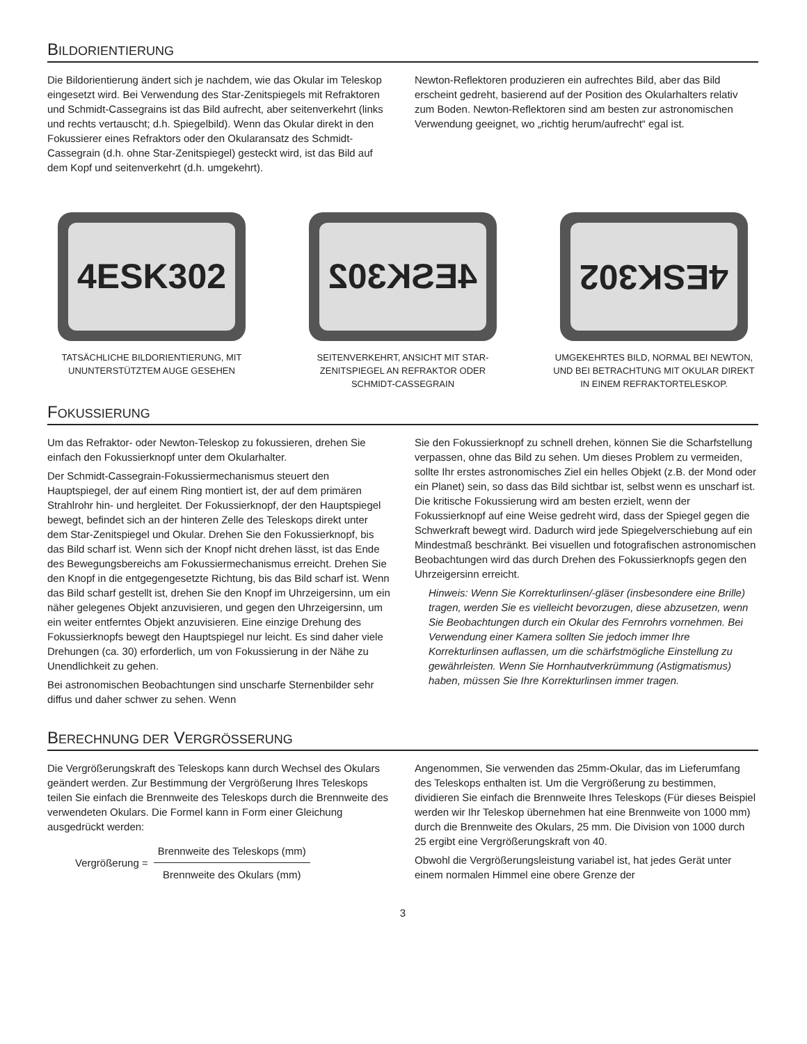BILDORIENTIERUNG
Die Bildorientierung ändert sich je nachdem, wie das Okular im Teleskop eingesetzt wird. Bei Verwendung des Star-Zenitspiegels mit Refraktoren und Schmidt-Cassegrains ist das Bild aufrecht, aber seitenverkehrt (links und rechts vertauscht; d.h. Spiegelbild). Wenn das Okular direkt in den Fokussierer eines Refraktors oder den Okularansatz des Schmidt-Cassegrain (d.h. ohne Star-Zenitspiegel) gesteckt wird, ist das Bild auf dem Kopf und seitenverkehrt (d.h. umgekehrt).
Newton-Reflektoren produzieren ein aufrechtes Bild, aber das Bild erscheint gedreht, basierend auf der Position des Okularhalters relativ zum Boden. Newton-Reflektoren sind am besten zur astronomischen Verwendung geeignet, wo „richtig herum/aufrecht“ egal ist.
4ESK302
TATSÄCHLICHE BILDORIENTIERUNG, MIT UNUNTERSTÜTZTEM AUGE GESEHEN
4ESK302
SEITENVERKEHRT, ANSICHT MIT STAR-ZENITSPIEGEL AN REFRAKTOR ODER SCHMIDT-CASSEGRAIN
4ESK302
UMGEKEHRTES BILD, NORMAL BEI NEWTON, UND BEI BETRACHTUNG MIT OKULAR DIREKT IN EINEM REFRAKTORTELESKOP.
FOKUSSIERUNG
Um das Refraktor- oder Newton-Teleskop zu fokussieren, drehen Sie einfach den Fokussierknopf unter dem Okularhalter.
Der Schmidt-Cassegrain-Fokussiermechanismus steuert den Hauptspiegel, der auf einem Ring montiert ist, der auf dem primären Strahlrohr hin- und hergleitet. Der Fokussierknopf, der den Hauptspiegel bewegt, befindet sich an der hinteren Zelle des Teleskops direkt unter dem Star-Zenitspiegel und Okular. Drehen Sie den Fokussierknopf, bis das Bild scharf ist. Wenn sich der Knopf nicht drehen lässt, ist das Ende des Bewegungsbereichs am Fokussiermechanismus erreicht. Drehen Sie den Knopf in die entgegengesetzte Richtung, bis das Bild scharf ist. Wenn das Bild scharf gestellt ist, drehen Sie den Knopf im Uhrzeigersinn, um ein näher gelegenes Objekt anzuvisieren, und gegen den Uhrzeigersinn, um ein weiter entferntes Objekt anzuvisieren. Eine einzige Drehung des Fokussierknopfs bewegt den Hauptspiegel nur leicht. Es sind daher viele Drehungen (ca. 30) erforderlich, um von Fokussierung in der Nähe zu Unendlichkeit zu gehen.
Bei astronomischen Beobachtungen sind unscharfe Sternenbilder sehr diffus und daher schwer zu sehen. Wenn
Sie den Fokussierknopf zu schnell drehen, können Sie die Scharfstellung verpassen, ohne das Bild zu sehen. Um dieses Problem zu vermeiden, sollte Ihr erstes astronomisches Ziel ein helles Objekt (z.B. der Mond oder ein Planet) sein, so dass das Bild sichtbar ist, selbst wenn es unscharf ist. Die kritische Fokussierung wird am besten erzielt, wenn der Fokussierknopf auf eine Weise gedreht wird, dass der Spiegel gegen die Schwerkraft bewegt wird. Dadurch wird jede Spiegelverschiebung auf ein Mindestmaß beschränkt. Bei visuellen und fotografischen astronomischen Beobachtungen wird das durch Drehen des Fokussierknopfs gegen den Uhrzeigersinn erreicht.
Hinweis: Wenn Sie Korrekturlinsen/-gläser (insbesondere eine Brille) tragen, werden Sie es vielleicht bevorzugen, diese abzusetzen, wenn Sie Beobachtungen durch ein Okular des Fernrohrs vornehmen. Bei Verwendung einer Kamera sollten Sie jedoch immer Ihre Korrekturlinsen auflassen, um die schärfstmögliche Einstellung zu gewährleisten. Wenn Sie Hornhautverkrümmung (Astigmatismus) haben, müssen Sie Ihre Korrekturlinsen immer tragen.
BERECHNUNG DER VERGRÖSSERUNG
Die Vergrößerungskraft des Teleskops kann durch Wechsel des Okulars geändert werden. Zur Bestimmung der Vergrößerung Ihres Teleskops teilen Sie einfach die Brennweite des Teleskops durch die Brennweite des verwendeten Okulars. Die Formel kann in Form einer Gleichung ausgedrückt werden:
Vergrößerung =
Brennweite des Teleskops (mm)
Brennweite des Okulars (mm)
Angenommen, Sie verwenden das 25mm-Okular, das im Lieferumfang des Teleskops enthalten ist. Um die Vergrößerung zu bestimmen, dividieren Sie einfach die Brennweite Ihres Teleskops (Für dieses Beispiel werden wir Ihr Teleskop übernehmen hat eine Brennweite von 1000 mm) durch die Brennweite des Okulars, 25 mm. Die Division von 1000 durch 25 ergibt eine Vergrößerungskraft von 40.
Obwohl die Vergrößerungsleistung variabel ist, hat jedes Gerät unter einem normalen Himmel eine obere Grenze der
3